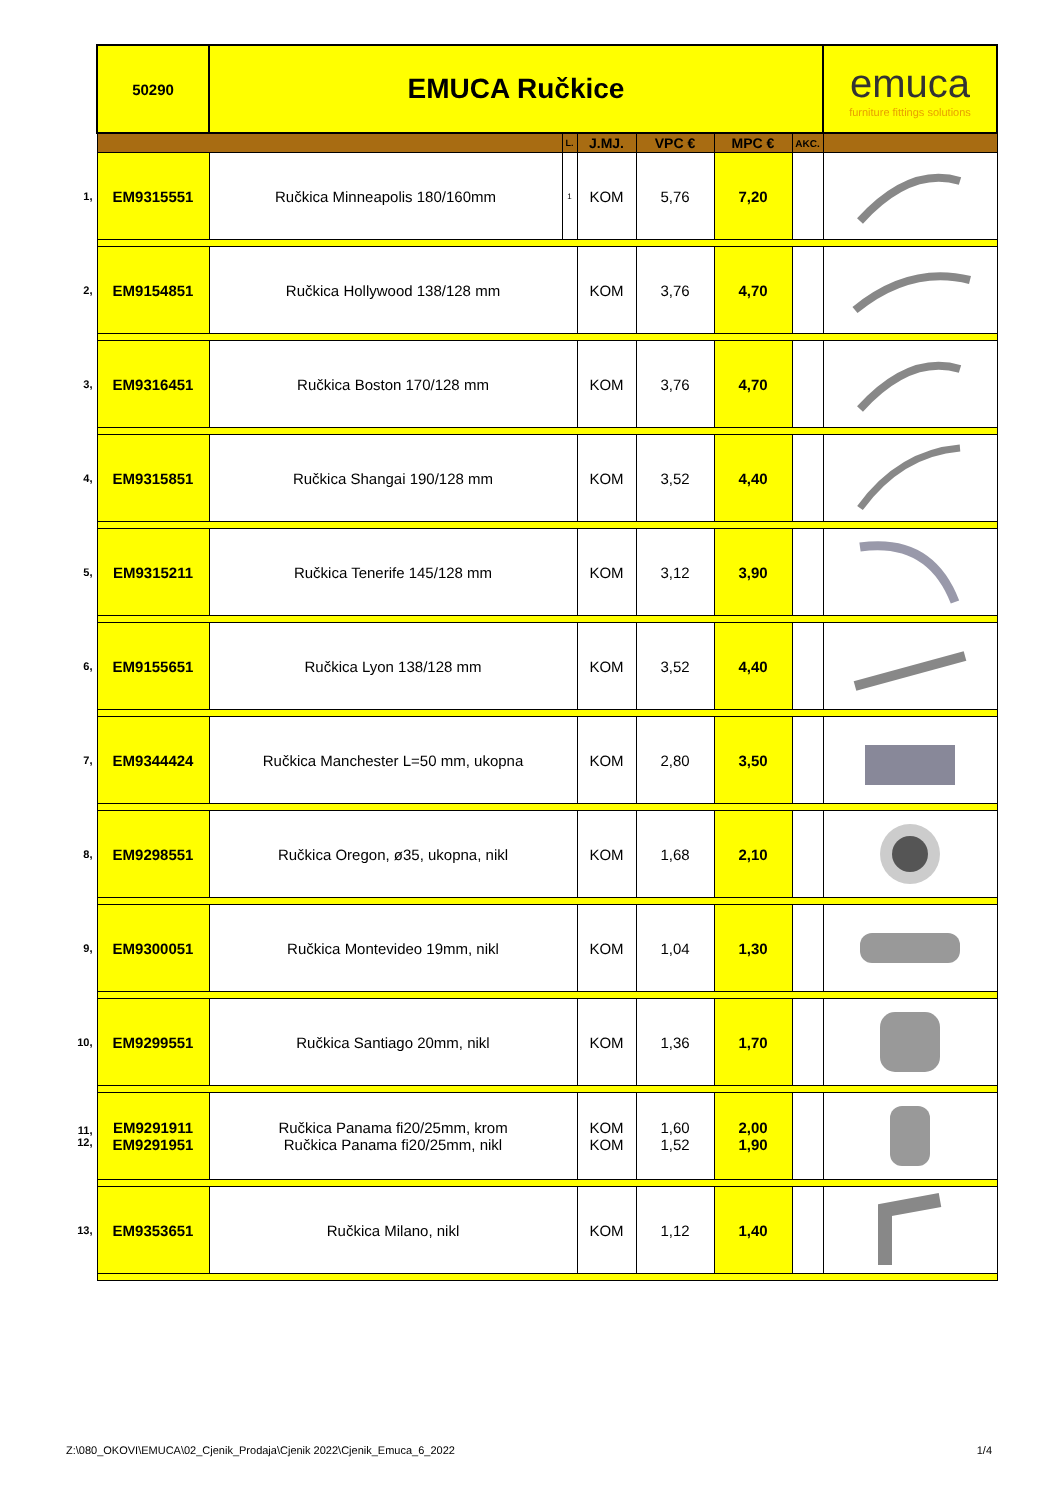| | 50290 | EMUCA Ručkice | | | | | | emuca furniture fittings solutions |
| | | | L. | J.MJ. | VPC € | MPC € | AKC. | |
| 1, | EM9315551 | Ručkica Minneapolis 180/160mm | 1 | KOM | 5,76 | 7,20 | | |
| 2, | EM9154851 | Ručkica Hollywood 138/128 mm | | KOM | 3,76 | 4,70 | | |
| 3, | EM9316451 | Ručkica Boston 170/128 mm | | KOM | 3,76 | 4,70 | | |
| 4, | EM9315851 | Ručkica Shangai 190/128 mm | | KOM | 3,52 | 4,40 | | |
| 5, | EM9315211 | Ručkica Tenerife 145/128 mm | | KOM | 3,12 | 3,90 | | |
| 6, | EM9155651 | Ručkica Lyon 138/128 mm | | KOM | 3,52 | 4,40 | | |
| 7, | EM9344424 | Ručkica Manchester L=50 mm, ukopna | | KOM | 2,80 | 3,50 | | |
| 8, | EM9298551 | Ručkica Oregon, ø35, ukopna, nikl | | KOM | 1,68 | 2,10 | | |
| 9, | EM9300051 | Ručkica Montevideo 19mm, nikl | | KOM | 1,04 | 1,30 | | |
| 10, | EM9299551 | Ručkica Santiago 20mm, nikl | | KOM | 1,36 | 1,70 | | |
| 11, 12, | EM9291911 EM9291951 | Ručkica Panama fi20/25mm, krom Ručkica Panama fi20/25mm, nikl | | KOM KOM | 1,60 1,52 | 2,00 1,90 | | |
| 13, | EM9353651 | Ručkica Milano, nikl | | KOM | 1,12 | 1,40 | | |
Z:\080_OKOVI\EMUCA\02_Cjenik_Prodaja\Cjenik 2022\Cjenik_Emuca_6_2022 1/4